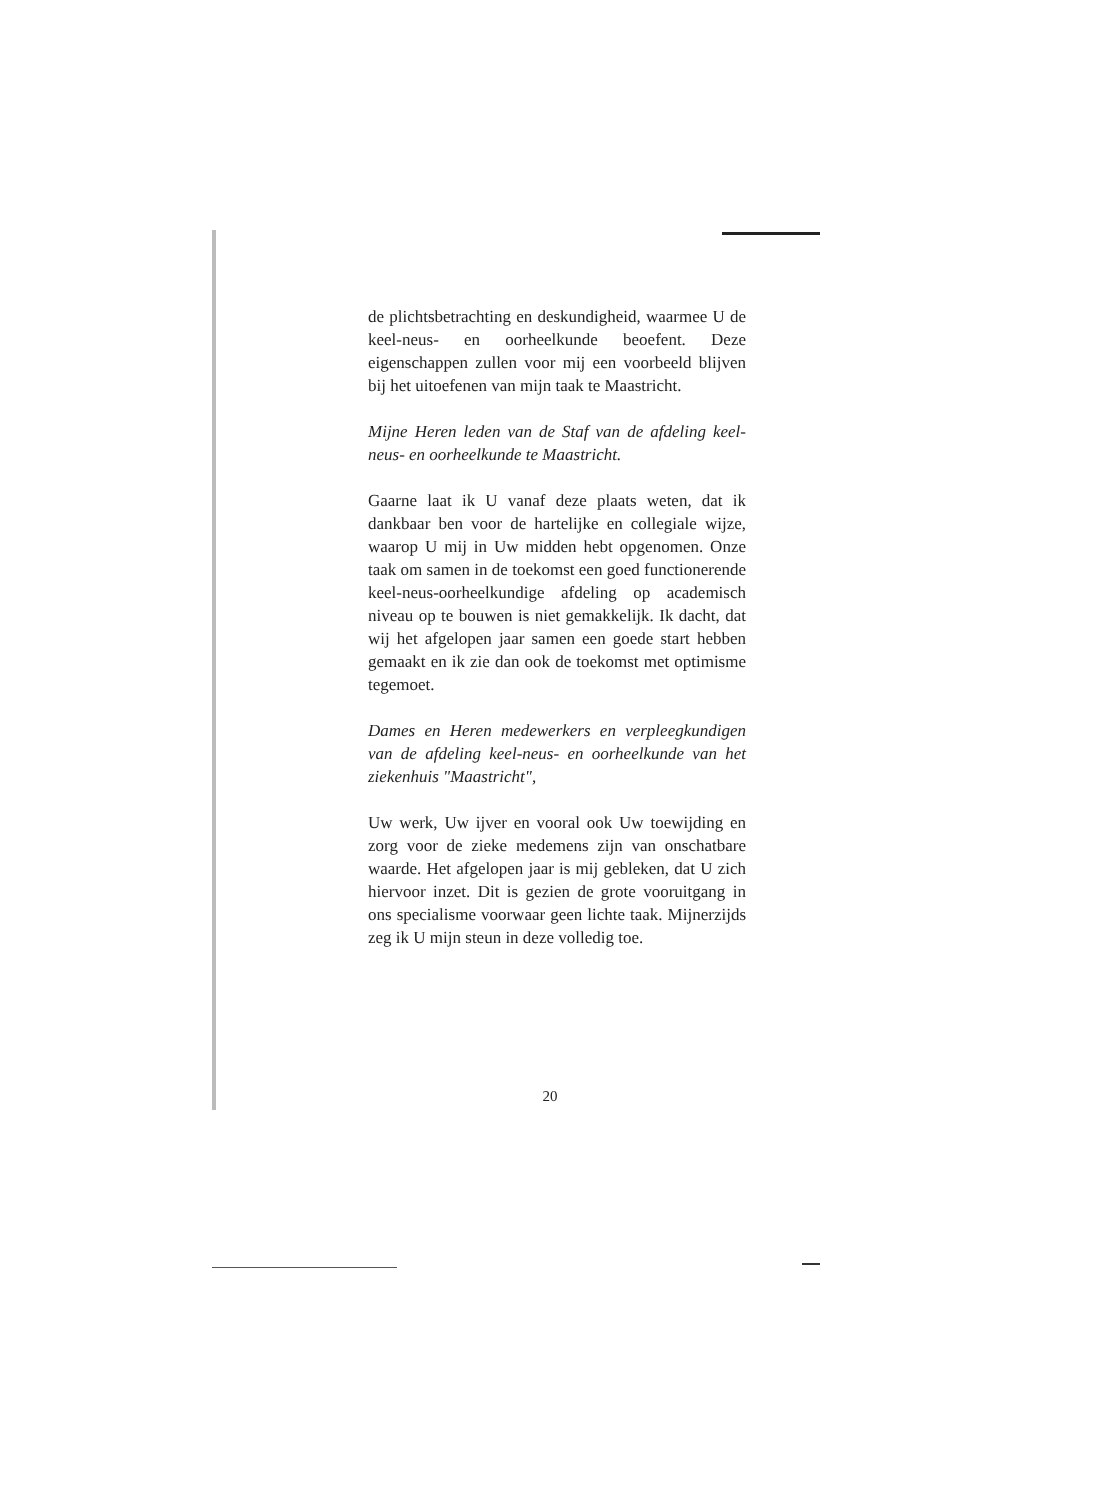de plichtsbetrachting en deskundigheid, waarmee U de keel-neus- en oorheelkunde beoefent. Deze eigenschappen zullen voor mij een voorbeeld blijven bij het uitoefenen van mijn taak te Maastricht.
Mijne Heren leden van de Staf van de afdeling keel-neus- en oorheelkunde te Maastricht.
Gaarne laat ik U vanaf deze plaats weten, dat ik dankbaar ben voor de hartelijke en collegiale wijze, waarop U mij in Uw midden hebt opgenomen. Onze taak om samen in de toekomst een goed functionerende keel-neus-oorheelkundige afdeling op academisch niveau op te bouwen is niet gemakkelijk. Ik dacht, dat wij het afgelopen jaar samen een goede start hebben gemaakt en ik zie dan ook de toekomst met optimisme tegemoet.
Dames en Heren medewerkers en verpleegkundigen van de afdeling keel-neus- en oorheelkunde van het ziekenhuis "Maastricht",
Uw werk, Uw ijver en vooral ook Uw toewijding en zorg voor de zieke medemens zijn van onschatbare waarde. Het afgelopen jaar is mij gebleken, dat U zich hiervoor inzet. Dit is gezien de grote vooruitgang in ons specialisme voorwaar geen lichte taak. Mijnerzijds zeg ik U mijn steun in deze volledig toe.
20